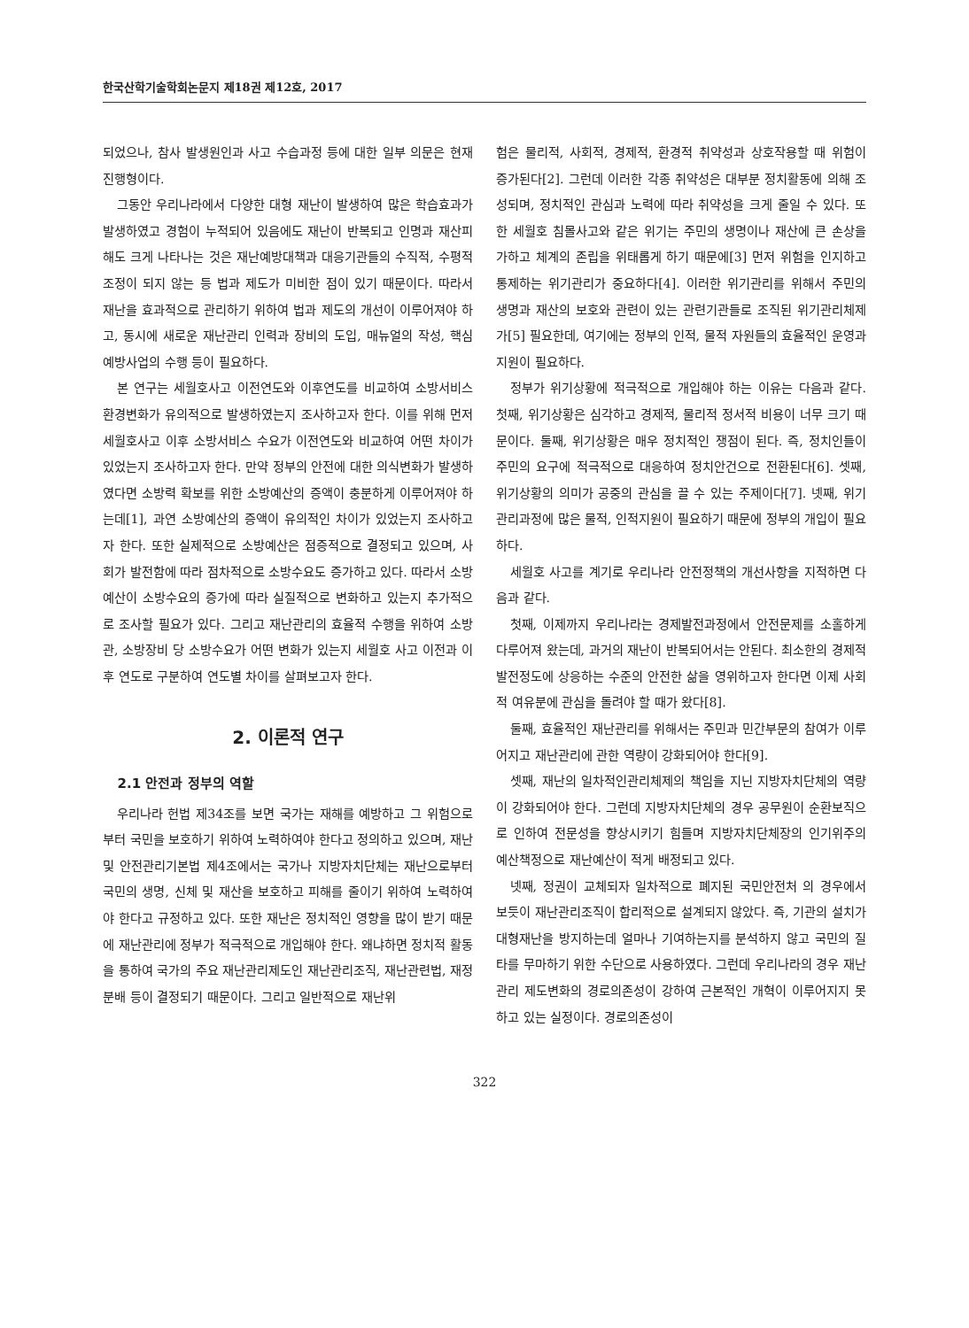한국산학기술학회논문지 제18권 제12호, 2017
되었으나, 참사 발생원인과 사고 수습과정 등에 대한 일부 의문은 현재진행형이다.
그동안 우리나라에서 다양한 대형 재난이 발생하여 많은 학습효과가 발생하였고 경험이 누적되어 있음에도 재난이 반복되고 인명과 재산피해도 크게 나타나는 것은 재난예방대책과 대응기관들의 수직적, 수평적 조정이 되지 않는 등 법과 제도가 미비한 점이 있기 때문이다. 따라서 재난을 효과적으로 관리하기 위하여 법과 제도의 개선이 이루어져야 하고, 동시에 새로운 재난관리 인력과 장비의 도입, 매뉴얼의 작성, 핵심 예방사업의 수행 등이 필요하다.
본 연구는 세월호사고 이전연도와 이후연도를 비교하여 소방서비스환경변화가 유의적으로 발생하였는지 조사하고자 한다. 이를 위해 먼저 세월호사고 이후 소방서비스 수요가 이전연도와 비교하여 어떤 차이가 있었는지 조사하고자 한다. 만약 정부의 안전에 대한 의식변화가 발생하였다면 소방력 확보를 위한 소방예산의 증액이 충분하게 이루어져야 하는데[1], 과연 소방예산의 증액이 유의적인 차이가 있었는지 조사하고자 한다. 또한 실제적으로 소방예산은 점증적으로 결정되고 있으며, 사회가 발전함에 따라 점차적으로 소방수요도 증가하고 있다. 따라서 소방예산이 소방수요의 증가에 따라 실질적으로 변화하고 있는지 추가적으로 조사할 필요가 있다. 그리고 재난관리의 효율적 수행을 위하여 소방관, 소방장비 당 소방수요가 어떤 변화가 있는지 세월호 사고 이전과 이후 연도로 구분하여 연도별 차이를 살펴보고자 한다.
2. 이론적 연구
2.1 안전과 정부의 역할
우리나라 헌법 제34조를 보면 국가는 재해를 예방하고 그 위험으로부터 국민을 보호하기 위하여 노력하여야 한다고 정의하고 있으며, 재난 및 안전관리기본법 제4조에서는 국가나 지방자치단체는 재난으로부터 국민의 생명, 신체 및 재산을 보호하고 피해를 줄이기 위하여 노력하여야 한다고 규정하고 있다. 또한 재난은 정치적인 영향을 많이 받기 때문에 재난관리에 정부가 적극적으로 개입해야 한다. 왜냐하면 정치적 활동을 통하여 국가의 주요 재난관리제도인 재난관리조직, 재난관련법, 재정분배 등이 결정되기 때문이다. 그리고 일반적으로 재난위
험은 물리적, 사회적, 경제적, 환경적 취약성과 상호작용할 때 위험이 증가된다[2]. 그런데 이러한 각종 취약성은 대부분 정치활동에 의해 조성되며, 정치적인 관심과 노력에 따라 취약성을 크게 줄일 수 있다. 또한 세월호 침몰사고와 같은 위기는 주민의 생명이나 재산에 큰 손상을 가하고 체계의 존립을 위태롭게 하기 때문에[3] 먼저 위험을 인지하고 통제하는 위기관리가 중요하다[4]. 이러한 위기관리를 위해서 주민의 생명과 재산의 보호와 관련이 있는 관련기관들로 조직된 위기관리체제가[5] 필요한데, 여기에는 정부의 인적, 물적 자원들의 효율적인 운영과 지원이 필요하다.
정부가 위기상황에 적극적으로 개입해야 하는 이유는 다음과 같다. 첫째, 위기상황은 심각하고 경제적, 물리적 정서적 비용이 너무 크기 때문이다. 둘째, 위기상황은 매우 정치적인 쟁점이 된다. 즉, 정치인들이 주민의 요구에 적극적으로 대응하여 정치안건으로 전환된다[6]. 셋째, 위기상황의 의미가 공중의 관심을 끌 수 있는 주제이다[7]. 넷째, 위기관리과정에 많은 물적, 인적지원이 필요하기 때문에 정부의 개입이 필요하다.
세월호 사고를 계기로 우리나라 안전정책의 개선사항을 지적하면 다음과 같다.
첫째, 이제까지 우리나라는 경제발전과정에서 안전문제를 소홀하게 다루어져 왔는데, 과거의 재난이 반복되어서는 안된다. 최소한의 경제적 발전정도에 상응하는 수준의 안전한 삶을 영위하고자 한다면 이제 사회적 여유분에 관심을 돌려야 할 때가 왔다[8].
둘째, 효율적인 재난관리를 위해서는 주민과 민간부문의 참여가 이루어지고 재난관리에 관한 역량이 강화되어야 한다[9].
셋째, 재난의 일차적인관리체제의 책임을 지닌 지방자치단체의 역량이 강화되어야 한다. 그런데 지방자치단체의 경우 공무원이 순환보직으로 인하여 전문성을 향상시키기 힘들며 지방자치단체장의 인기위주의 예산책정으로 재난예산이 적게 배정되고 있다.
넷째, 정권이 교체되자 일차적으로 폐지된 국민안전처 의 경우에서 보듯이 재난관리조직이 합리적으로 설계되지 않았다. 즉, 기관의 설치가 대형재난을 방지하는데 얼마나 기여하는지를 분석하지 않고 국민의 질타를 무마하기 위한 수단으로 사용하였다. 그런데 우리나라의 경우 재난관리 제도변화의 경로의존성이 강하여 근본적인 개혁이 이루어지지 못하고 있는 실정이다. 경로의존성이
322